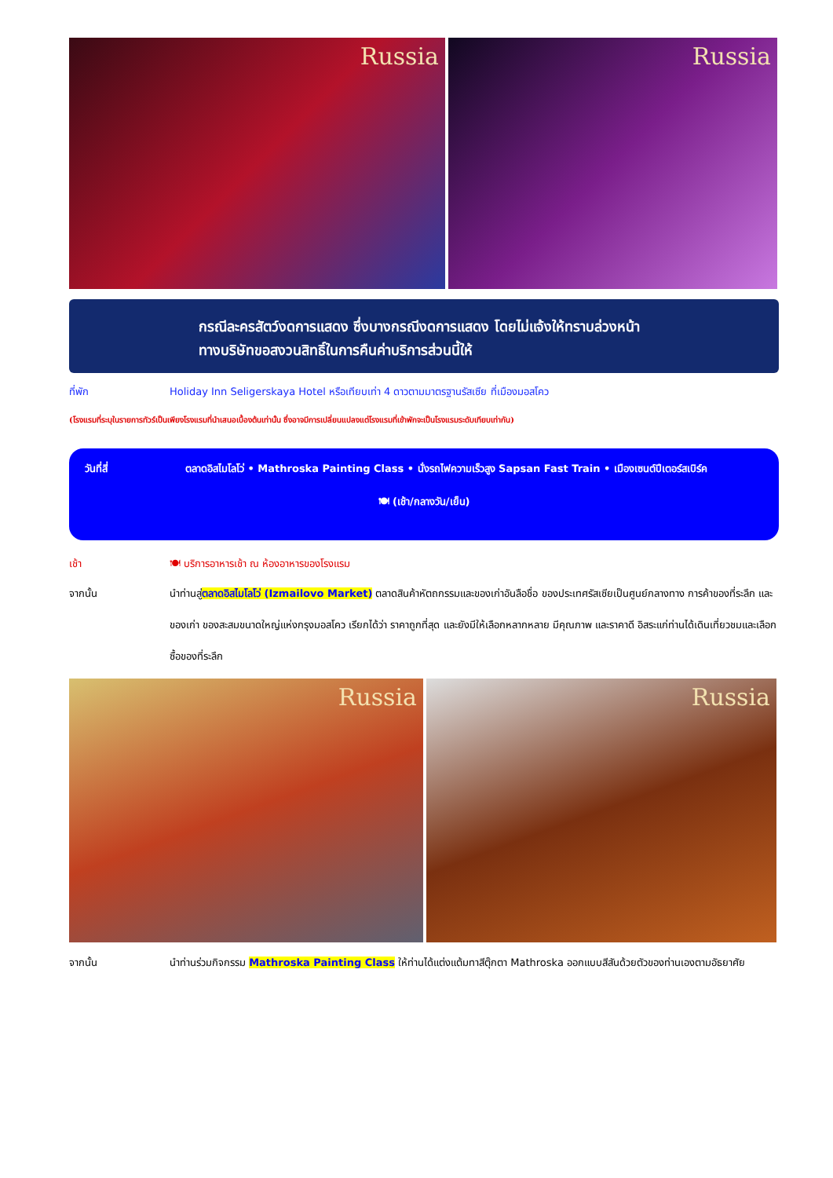Russia Russia
กรณีละครสัตว์งดการแสดง ซึ่งบางกรณีงดการแสดง โดยไม่แจ้งให้ทราบล่วงหน้า
ทางบริษัทขอสงวนสิทธิ์ในการคืนค่าบริการส่วนนี้ให้
ที่พัก Holiday Inn Seligerskaya Hotel หรือเทียบเท่า 4 ดาวตามมาตรฐานรัสเซีย ที่เมืองมอสโคว
(โรงแรมที่ระบุในรายการทัวร์เป็นเพียงโรงแรมที่นำเสนอเบื้องต้นเท่านั้น ซึ่งอาจมีการเปลี่ยนแปลงแต่โรงแรมที่เข้าพักจะเป็นโรงแรมระดับเทียบเท่ากัน)
วันที่สี่ ตลาดอิสไมโลโว่ • Mathroska Painting Class • นั่งรถไฟความเร็วสูง Sapsan Fast Train • เมืองเซนต์ปีเตอร์สเบิร์ค
🍽 (เช้า/กลางวัน/เย็น)
เช้า 🍽 บริการอาหารเช้า ณ ห้องอาหารของโรงแรม
จากนั้น นำท่านสู่ตลาดอิสไมโลโว่ (Izmailovo Market) ตลาดสินค้าหัตถกรรมและของเก่าอันลือชื่อ ของประเทศรัสเซียเป็นศูนย์กลางทาง การค้าของที่ระลึก และของเก่า ของสะสมขนาดใหญ่แห่งกรุงมอสโคว เรียกได้ว่า ราคาถูกที่สุด และยังมีให้เลือกหลากหลาย มีคุณภาพ และราคาดี อิสระแก่ท่านได้เดินเที่ยวชมและเลือกซื้อของที่ระลึก
Russia Russia
จากนั้น นำท่านร่วมกิจกรรม Mathroska Painting Class ให้ท่านได้แต่งแต้มทาสีตุ๊กตา Mathroska ออกแบบสีสันด้วยตัวของท่านเองตามอัธยาศัย